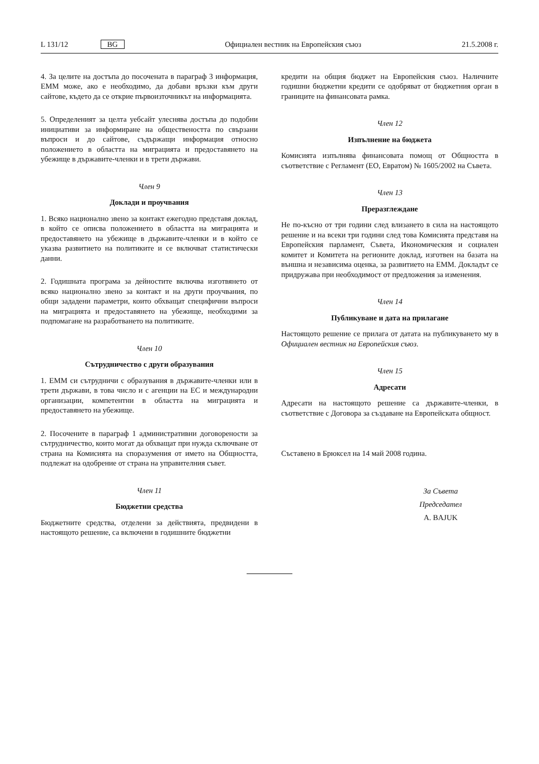L 131/12 BG Официален вестник на Европейския съюз 21.5.2008 г.
4. За целите на достъпа до посочената в параграф 3 информация, ЕММ може, ако е необходимо, да добави връзки към други сайтове, където да се открие първоизточникът на информацията.
5. Определеният за целта уебсайт улеснява достъпа до подобни инициативи за информиране на обществеността по свързани въпроси и до сайтове, съдържащи информация относно положението в областта на миграцията и предоставянето на убежище в държавите-членки и в трети държави.
Член 9
Доклади и проучвания
1. Всяко национално звено за контакт ежегодно представя доклад, в който се описва положението в областта на миграцията и предоставянето на убежище в държавите-членки и в който се указва развитието на политиките и се включват статистически данни.
2. Годишната програма за дейностите включва изготвянето от всяко национално звено за контакт и на други проучвания, по общи зададени параметри, които обхващат специфични въпроси на миграцията и предоставянето на убежище, необходими за подпомагане на разработването на политиките.
Член 10
Сътрудничество с други образувания
1. ЕММ си сътрудничи с образувания в държавите-членки или в трети държави, в това число и с агенции на ЕС и международни организации, компетентни в областта на миграцията и предоставянето на убежище.
2. Посочените в параграф 1 административни договорености за сътрудничество, които могат да обхващат при нужда сключване от страна на Комисията на споразумения от името на Общността, подлежат на одобрение от страна на управителния съвет.
Член 11
Бюджетни средства
Бюджетните средства, отделени за действията, предвидени в настоящото решение, са включени в годишните бюджетни
кредити на общия бюджет на Европейския съюз. Наличните годишни бюджетни кредити се одобряват от бюджетния орган в границите на финансовата рамка.
Член 12
Изпълнение на бюджета
Комисията изпълнява финансовата помощ от Общността в съответствие с Регламент (ЕО, Евратом) № 1605/2002 на Съвета.
Член 13
Преразглеждане
Не по-късно от три години след влизането в сила на настоящото решение и на всеки три години след това Комисията представя на Европейския парламент, Съвета, Икономическия и социален комитет и Комитета на регионите доклад, изготвен на базата на външна и независима оценка, за развитието на ЕММ. Докладът се придружава при необходимост от предложения за изменения.
Член 14
Публикуване и дата на прилагане
Настоящото решение се прилага от датата на публикуването му в Официален вестник на Европейския съюз.
Член 15
Адресати
Адресати на настоящото решение са държавите-членки, в съответствие с Договора за създаване на Европейската общност.
Съставено в Брюксел на 14 май 2008 година.
За Съвета
Председател
A. BAJUK